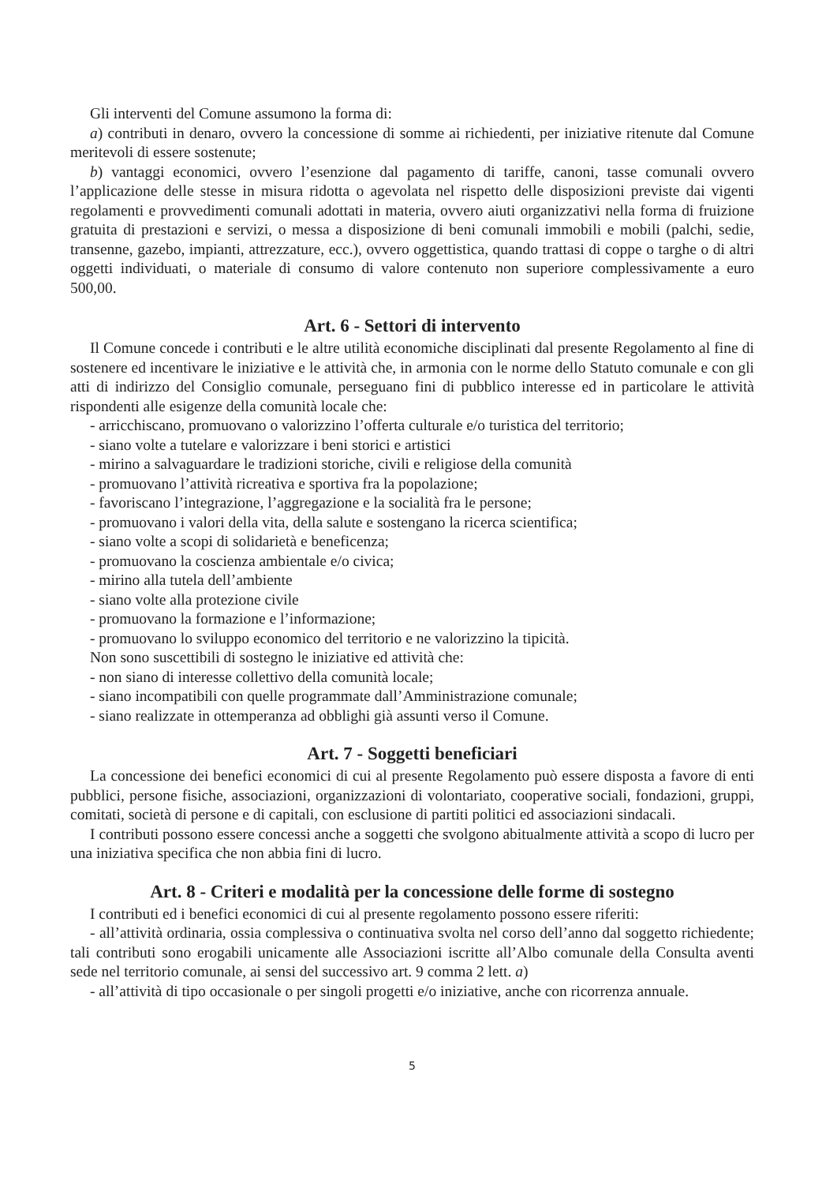Gli interventi del Comune assumono la forma di:
a) contributi in denaro, ovvero la concessione di somme ai richiedenti, per iniziative ritenute dal Comune meritevoli di essere sostenute;
b) vantaggi economici, ovvero l’esenzione dal pagamento di tariffe, canoni, tasse comunali ovvero l’applicazione delle stesse in misura ridotta o agevolata nel rispetto delle disposizioni previste dai vigenti regolamenti e provvedimenti comunali adottati in materia, ovvero aiuti organizzativi nella forma di fruizione gratuita di prestazioni e servizi, o messa a disposizione di beni comunali immobili e mobili (palchi, sedie, transenne, gazebo, impianti, attrezzature, ecc.), ovvero oggettistica, quando trattasi di coppe o targhe o di altri oggetti individuati, o materiale di consumo di valore contenuto non superiore complessivamente a euro 500,00.
Art. 6 - Settori di intervento
Il Comune concede i contributi e le altre utilità economiche disciplinati dal presente Regolamento al fine di sostenere ed incentivare le iniziative e le attività che, in armonia con le norme dello Statuto comunale e con gli atti di indirizzo del Consiglio comunale, perseguano fini di pubblico interesse ed in particolare le attività rispondenti alle esigenze della comunità locale che:
- arricchiscano, promuovano o valorizzino l’offerta culturale e/o turistica del territorio;
- siano volte a tutelare e valorizzare i beni storici e artistici
- mirino a salvaguardare le tradizioni storiche, civili e religiose della comunità
- promuovano l’attività ricreativa e sportiva fra la popolazione;
- favoriscano l’integrazione, l’aggregazione e la socialità fra le persone;
- promuovano i valori della vita, della salute e sostengano la ricerca scientifica;
- siano volte a scopi di solidarietà e beneficenza;
- promuovano la coscienza ambientale e/o civica;
- mirino alla tutela dell’ambiente
- siano volte alla protezione civile
- promuovano la formazione e l’informazione;
- promuovano lo sviluppo economico del territorio e ne valorizzino la tipicità.
Non sono suscettibili di sostegno le iniziative ed attività che:
- non siano di interesse collettivo della comunità locale;
- siano incompatibili con quelle programmate dall’Amministrazione comunale;
- siano realizzate in ottemperanza ad obblighi già assunti verso il Comune.
Art. 7 - Soggetti beneficiari
La concessione dei benefici economici di cui al presente Regolamento può essere disposta a favore di enti pubblici, persone fisiche, associazioni, organizzazioni di volontariato, cooperative sociali, fondazioni, gruppi, comitati, società di persone e di capitali, con esclusione di partiti politici ed associazioni sindacali.
I contributi possono essere concessi anche a soggetti che svolgono abitualmente attività a scopo di lucro per una iniziativa specifica che non abbia fini di lucro.
Art. 8 - Criteri e modalità per la concessione delle forme di sostegno
I contributi ed i benefici economici di cui al presente regolamento possono essere riferiti:
- all’attività ordinaria, ossia complessiva o continuativa svolta nel corso dell’anno dal soggetto richiedente; tali contributi sono erogabili unicamente alle Associazioni iscritte all’Albo comunale della Consulta aventi sede nel territorio comunale, ai sensi del successivo art. 9 comma 2 lett. a)
- all’attività di tipo occasionale o per singoli progetti e/o iniziative, anche con ricorrenza annuale.
5